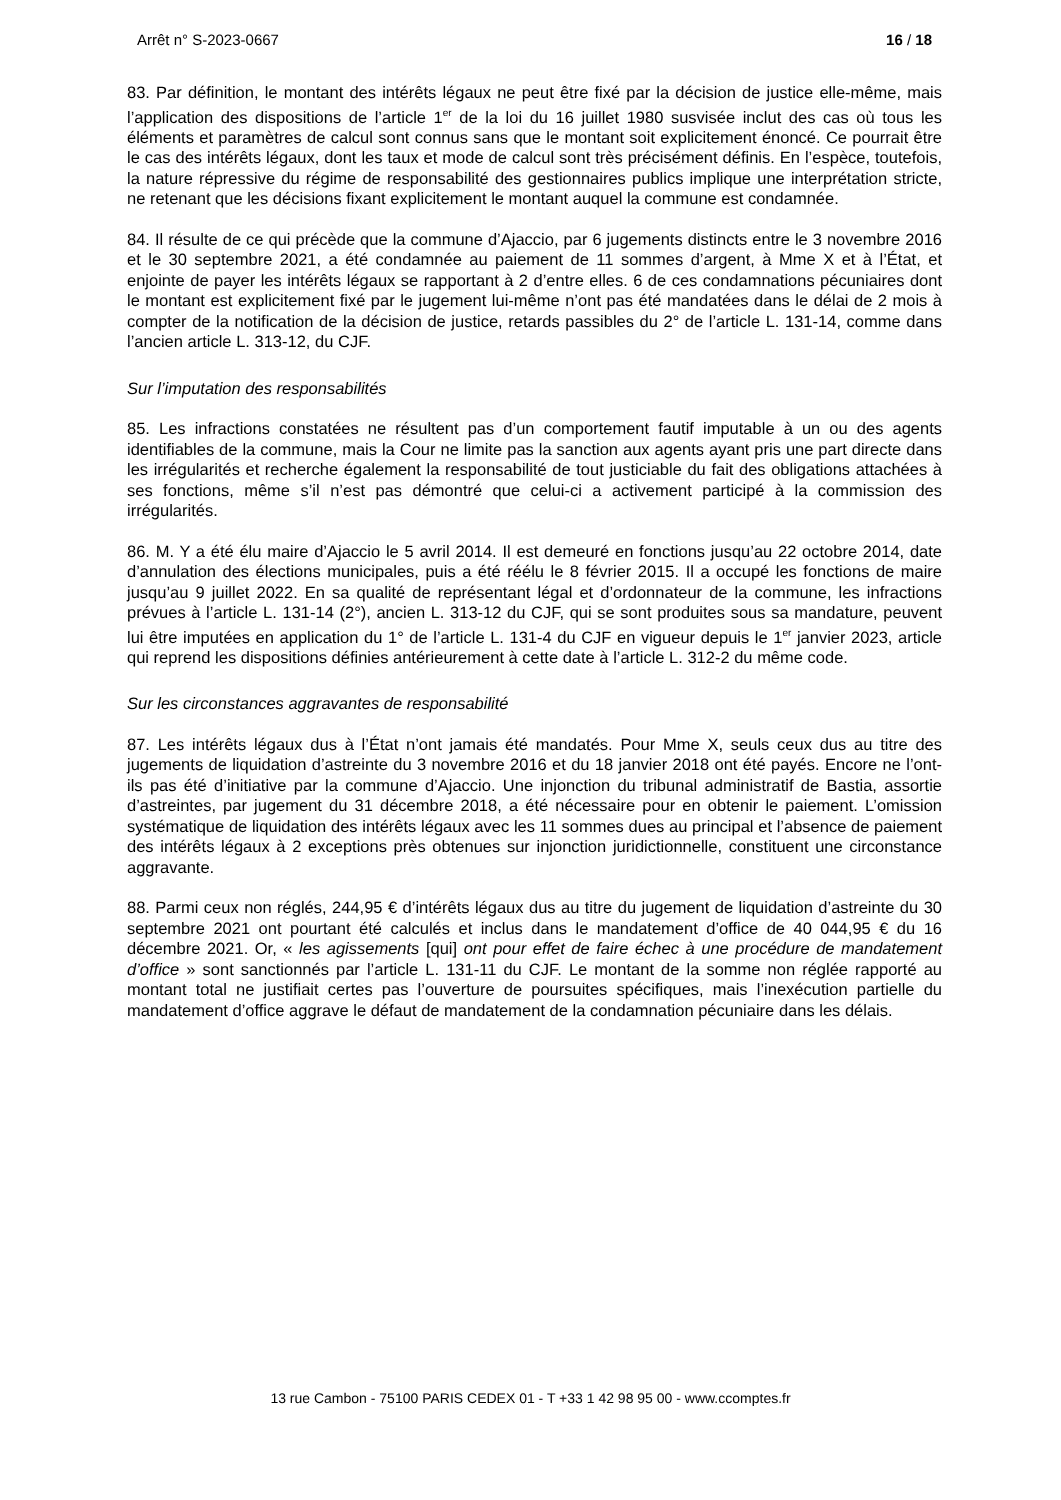Arrêt n° S-2023-0667 16 / 18
83. Par définition, le montant des intérêts légaux ne peut être fixé par la décision de justice elle-même, mais l’application des dispositions de l’article 1<sup>er</sup> de la loi du 16 juillet 1980 susvisée inclut des cas où tous les éléments et paramètres de calcul sont connus sans que le montant soit explicitement énoncé. Ce pourrait être le cas des intérêts légaux, dont les taux et mode de calcul sont très précisément définis. En l’espèce, toutefois, la nature répressive du régime de responsabilité des gestionnaires publics implique une interprétation stricte, ne retenant que les décisions fixant explicitement le montant auquel la commune est condamnée.
84. Il résulte de ce qui précède que la commune d’Ajaccio, par 6 jugements distincts entre le 3 novembre 2016 et le 30 septembre 2021, a été condamnée au paiement de 11 sommes d’argent, à Mme X et à l’État, et enjointe de payer les intérêts légaux se rapportant à 2 d’entre elles. 6 de ces condamnations pécuniaires dont le montant est explicitement fixé par le jugement lui-même n’ont pas été mandatées dans le délai de 2 mois à compter de la notification de la décision de justice, retards passibles du 2° de l’article L. 131-14, comme dans l’ancien article L. 313-12, du CJF.
Sur l’imputation des responsabilités
85. Les infractions constatées ne résultent pas d’un comportement fautif imputable à un ou des agents identifiables de la commune, mais la Cour ne limite pas la sanction aux agents ayant pris une part directe dans les irrégularités et recherche également la responsabilité de tout justiciable du fait des obligations attachées à ses fonctions, même s’il n’est pas démontré que celui-ci a activement participé à la commission des irrégularités.
86. M. Y a été élu maire d’Ajaccio le 5 avril 2014. Il est demeuré en fonctions jusqu’au 22 octobre 2014, date d’annulation des élections municipales, puis a été réélu le 8 février 2015. Il a occupé les fonctions de maire jusqu’au 9 juillet 2022. En sa qualité de représentant légal et d’ordonnateur de la commune, les infractions prévues à l’article L. 131-14 (2°), ancien L. 313-12 du CJF, qui se sont produites sous sa mandature, peuvent lui être imputées en application du 1° de l’article L. 131-4 du CJF en vigueur depuis le 1<sup>er</sup> janvier 2023, article qui reprend les dispositions définies antérieurement à cette date à l’article L. 312-2 du même code.
Sur les circonstances aggravantes de responsabilité
87. Les intérêts légaux dus à l’État n’ont jamais été mandatés. Pour Mme X, seuls ceux dus au titre des jugements de liquidation d’astreinte du 3 novembre 2016 et du 18 janvier 2018 ont été payés. Encore ne l’ont-ils pas été d’initiative par la commune d’Ajaccio. Une injonction du tribunal administratif de Bastia, assortie d’astreintes, par jugement du 31 décembre 2018, a été nécessaire pour en obtenir le paiement. L’omission systématique de liquidation des intérêts légaux avec les 11 sommes dues au principal et l’absence de paiement des intérêts légaux à 2 exceptions près obtenues sur injonction juridictionnelle, constituent une circonstance aggravante.
88. Parmi ceux non réglés, 244,95 € d’intérêts légaux dus au titre du jugement de liquidation d’astreinte du 30 septembre 2021 ont pourtant été calculés et inclus dans le mandatement d’office de 40 044,95 € du 16 décembre 2021. Or, « les agissements [qui] ont pour effet de faire échec à une procédure de mandatement d’office » sont sanctionnés par l’article L. 131-11 du CJF. Le montant de la somme non réglée rapporté au montant total ne justifiait certes pas l’ouverture de poursuites spécifiques, mais l’inexécution partielle du mandatement d’office aggrave le défaut de mandatement de la condamnation pécuniaire dans les délais.
13 rue Cambon - 75100 PARIS CEDEX 01 - T +33 1 42 98 95 00 - www.ccomptes.fr